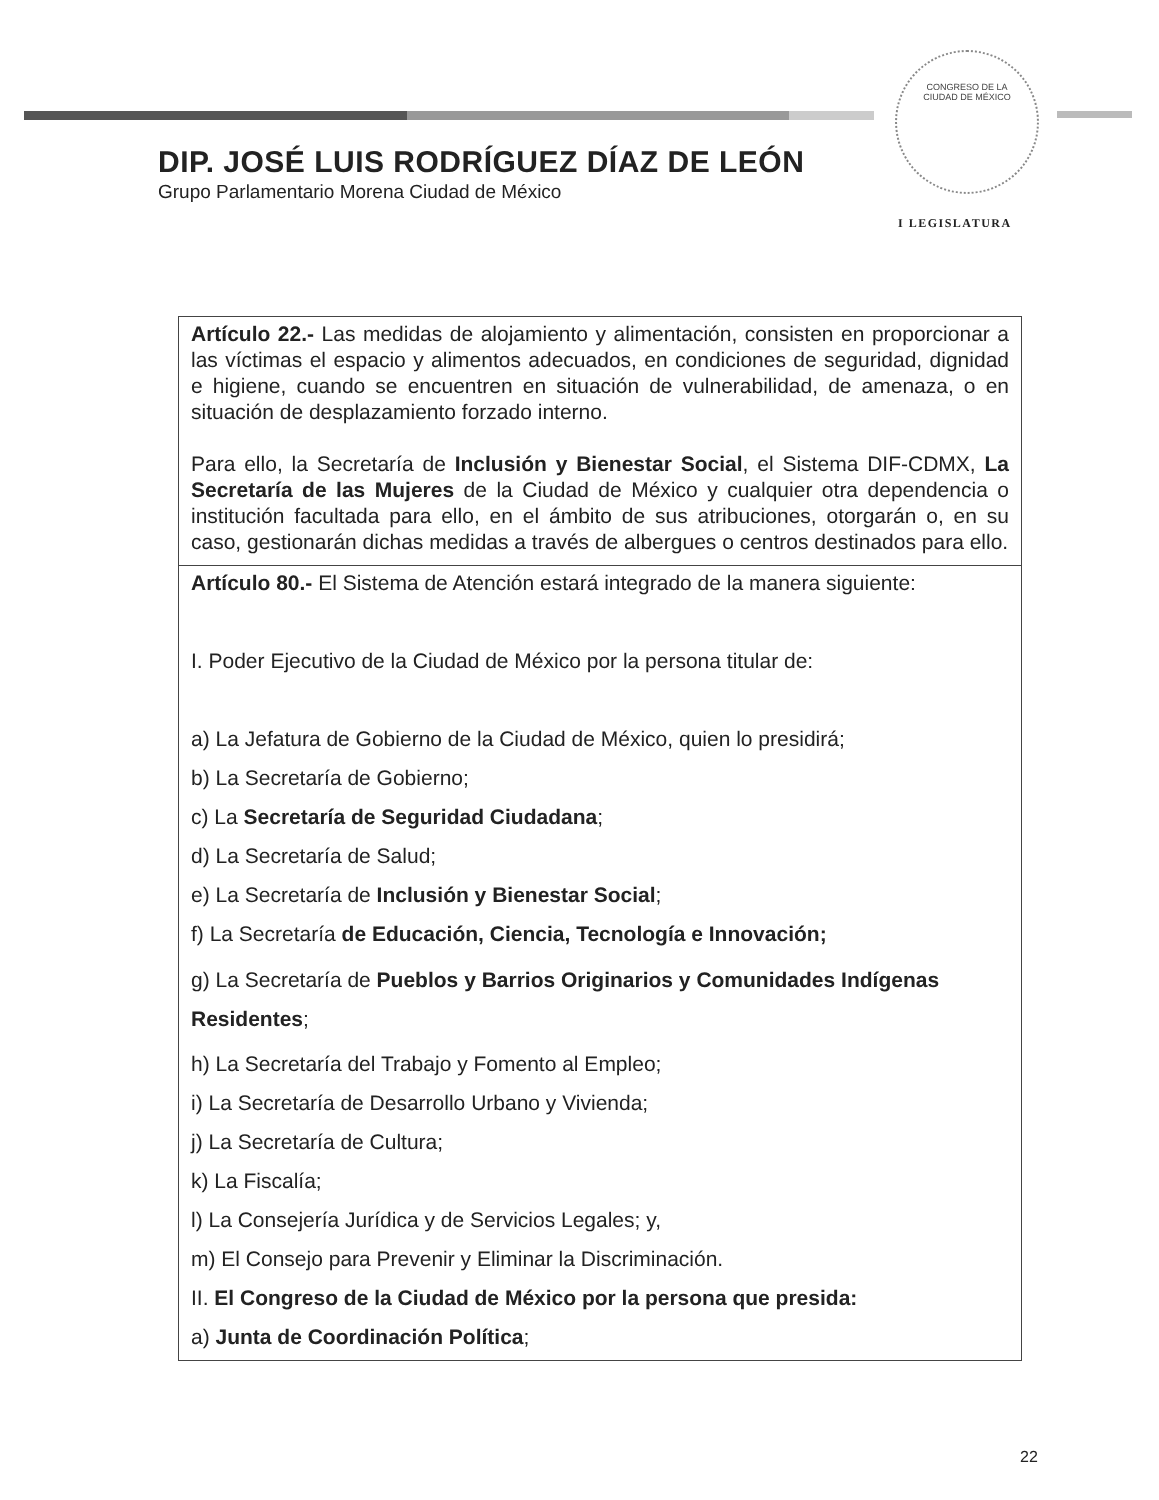CONGRESO DE LA
CIUDAD DE MÉXICO
DIP. JOSÉ LUIS RODRÍGUEZ DÍAZ DE LEÓN
Grupo Parlamentario Morena Ciudad de México
I LEGISLATURA
| Artículo 22.- Las medidas de alojamiento y alimentación, consisten en proporcionar a las víctimas el espacio y alimentos adecuados, en condiciones de seguridad, dignidad e higiene, cuando se encuentren en situación de vulnerabilidad, de amenaza, o en situación de desplazamiento forzado interno. Para ello, la Secretaría de Inclusión y Bienestar Social , el Sistema DIF-CDMX, La Secretaría de las Mujeres de la Ciudad de México y cualquier otra dependencia o institución facultada para ello, en el ámbito de sus atribuciones, otorgarán o, en su caso, gestionarán dichas medidas a través de albergues o centros destinados para ello. |
| Artículo 80.- El Sistema de Atención estará integrado de la manera siguiente: I. Poder Ejecutivo de la Ciudad de México por la persona titular de: a) La Jefatura de Gobierno de la Ciudad de México, quien lo presidirá; b) La Secretaría de Gobierno; c) La Secretaría de Seguridad Ciudadana ; d) La Secretaría de Salud; e) La Secretaría de Inclusión y Bienestar Social ; f) La Secretaría de Educación, Ciencia, Tecnología e Innovación; g) La Secretaría de Pueblos y Barrios Originarios y Comunidades Indígenas Residentes ; h) La Secretaría del Trabajo y Fomento al Empleo; i) La Secretaría de Desarrollo Urbano y Vivienda; j) La Secretaría de Cultura; k) La Fiscalía; l) La Consejería Jurídica y de Servicios Legales; y, m) El Consejo para Prevenir y Eliminar la Discriminación. II. El Congreso de la Ciudad de México por la persona que presida: a) Junta de Coordinación Política ; |
22